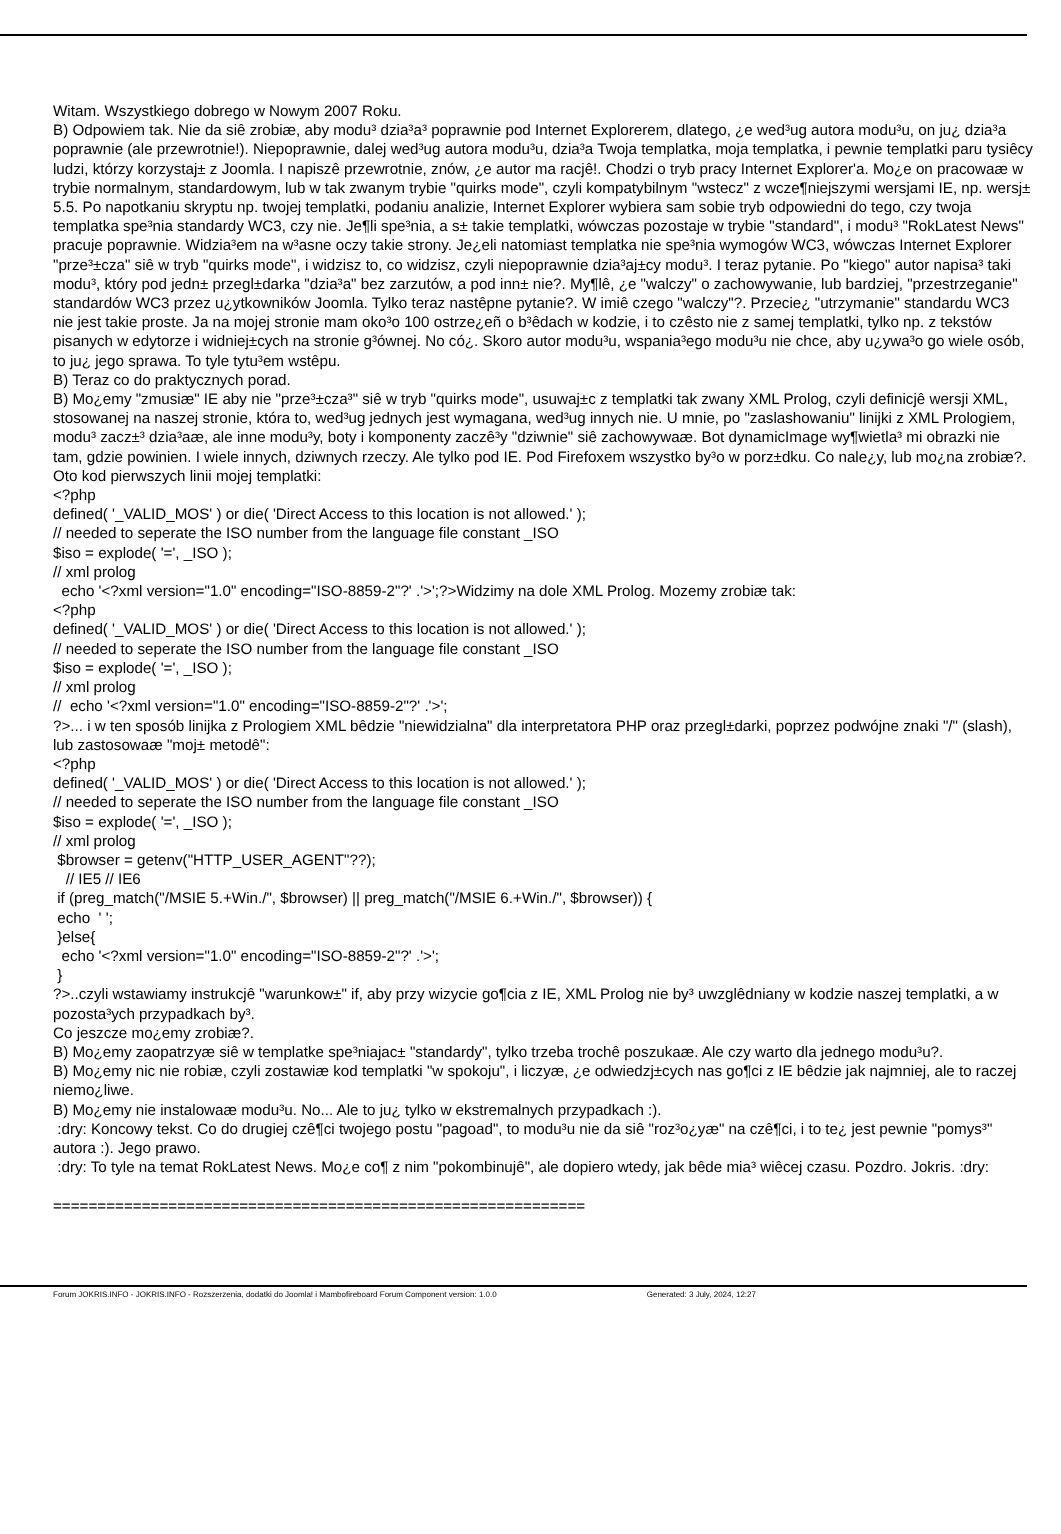Witam. Wszystkiego dobrego w Nowym 2007 Roku. B) Odpowiem tak. Nie da siê zrobiæ, aby modu³ dzia³a³ poprawnie pod Internet Explorerem, dlatego, ¿e wed³ug autora modu³u, on ju¿ dzia³a poprawnie (ale przewrotnie!). Niepoprawnie, dalej wed³ug autora modu³u, dzia³a Twoja templatka, moja templatka, i pewnie templatki paru tysiêcy ludzi, którzy korzystaj± z Joomla. I napiszê przewrotnie, znów, ¿e autor ma racjê!. Chodzi o tryb pracy Internet Explorer'a. Mo¿e on pracowaæ w trybie normalnym, standardowym, lub w tak zwanym trybie "quirks mode", czyli kompatybilnym "wstecz" z wcze¶niejszymi wersjami IE, np. wersj± 5.5. Po napotkaniu skryptu np. twojej templatki, podaniu analizie, Internet Explorer wybiera sam sobie tryb odpowiedni do tego, czy twoja templatka spe³nia standardy WC3, czy nie. Je¶li spe³nia, a s± takie templatki, wówczas pozostaje w trybie "standard", i modu³ "RokLatest News" pracuje poprawnie. Widzia³em na w³asne oczy takie strony. Je¿eli natomiast templatka nie spe³nia wymogów WC3, wówczas Internet Explorer "prze³±cza" siê w tryb "quirks mode", i widzisz to, co widzisz, czyli niepoprawnie dzia³aj±cy modu³. I teraz pytanie. Po "kiego" autor napisa³ taki modu³, który pod jedn± przegl±darka "dzia³a" bez zarzutów, a pod inn± nie?. My¶lê, ¿e "walczy" o zachowywanie, lub bardziej, "przestrzeganie" standardów WC3 przez u¿ytkowników Joomla. Tylko teraz nastêpne pytanie?. W imiê czego "walczy"?. Przecie¿ "utrzymanie" standardu WC3 nie jest takie proste. Ja na mojej stronie mam oko³o 100 ostrze¿eñ o b³êdach w kodzie, i to czêsto nie z samej templatki, tylko np. z tekstów pisanych w edytorze i widniej±cych na stronie g³ównej. No có¿. Skoro autor modu³u, wspania³ego modu³u nie chce, aby u¿ywa³o go wiele osób, to ju¿ jego sprawa. To tyle tytu³em wstêpu. B) Teraz co do praktycznych porad. B) Mo¿emy "zmusiæ" IE aby nie "prze³±cza³" siê w tryb "quirks mode", usuwaj±c z templatki tak zwany XML Prolog, czyli definicjê wersji XML, stosowanej na naszej stronie, która to, wed³ug jednych jest wymagana, wed³ug innych nie. U mnie, po "zaslashowaniu" linijki z XML Prologiem, modu³ zacz±³ dzia³aæ, ale inne modu³y, boty i komponenty zaczê³y "dziwnie" siê zachowywaæ. Bot dynamicImage wy¶wietla³ mi obrazki nie tam, gdzie powinien. I wiele innych, dziwnych rzeczy. Ale tylko pod IE. Pod Firefoxem wszystko by³o w porz±dku. Co nale¿y, lub mo¿na zrobiæ?. Oto kod pierwszych linii mojej templatki: <?php defined( '_VALID_MOS' ) or die( 'Direct Access to this location is not allowed.' ); // needed to seperate the ISO number from the language file constant _ISO $iso = explode( '=', _ISO ); // xml prolog echo '<?xml version="1.0" encoding="ISO-8859-2"?' .'>';?>Widzimy na dole XML Prolog. Mozemy zrobiæ tak: <?php defined( '_VALID_MOS' ) or die( 'Direct Access to this location is not allowed.' ); // needed to seperate the ISO number from the language file constant _ISO $iso = explode( '=', _ISO ); // xml prolog // echo '<?xml version="1.0" encoding="ISO-8859-2"?' .'>'; ?>... i w ten sposób linijka z Prologiem XML bêdzie "niewidzialna" dla interpretatora PHP oraz przegl±darki, poprzez podwójne znaki "/" (slash), lub zastosowaæ "moj± metodê": <?php defined( '_VALID_MOS' ) or die( 'Direct Access to this location is not allowed.' ); // needed to seperate the ISO number from the language file constant _ISO $iso = explode( '=', _ISO ); // xml prolog $browser = getenv("HTTP_USER_AGENT"??); // IE5 // IE6 if (preg_match("/MSIE 5.+Win./", $browser) || preg_match("/MSIE 6.+Win./", $browser)) { echo ' '; }else{ echo '<?xml version="1.0" encoding="ISO-8859-2"?' .'>'; } ?>..czyli wstawiamy instrukcjê "warunkow±" if, aby przy wizycie go¶cia z IE, XML Prolog nie by³ uwzglêdniany w kodzie naszej templatki, a w pozosta³ych przypadkach by³. Co jeszcze mo¿emy zrobiæ?. B) Mo¿emy zaopatrzyæ siê w templatke spe³niajac± "standardy", tylko trzeba trochê poszukaæ. Ale czy warto dla jednego modu³u?. B) Mo¿emy nic nie robiæ, czyli zostawiæ kod templatki "w spokoju", i liczyæ, ¿e odwiedzj±cych nas go¶ci z IE bêdzie jak najmniej, ale to raczej niemo¿liwe. B) Mo¿emy nie instalowaæ modu³u. No... Ale to ju¿ tylko w ekstremalnych przypadkach :). :dry: Koncowy tekst. Co do drugiej czê¶ci twojego postu "pagoad", to modu³u nie da siê "roz³o¿yæ" na czê¶ci, i to te¿ jest pewnie "pomys³" autora :). Jego prawo. :dry: To tyle na temat RokLatest News. Mo¿e co¶ z nim "pokombinujê", ale dopiero wtedy, jak bêde mia³ wiêcej czasu. Pozdro. Jokris. :dry: ============================================================
Forum JOKRIS.INFO - JOKRIS.INFO - Rozszerzenia, dodatki do Joomla! i Mambofireboard Forum Component version: 1.0.0 Generated: 3 July, 2024, 12:27